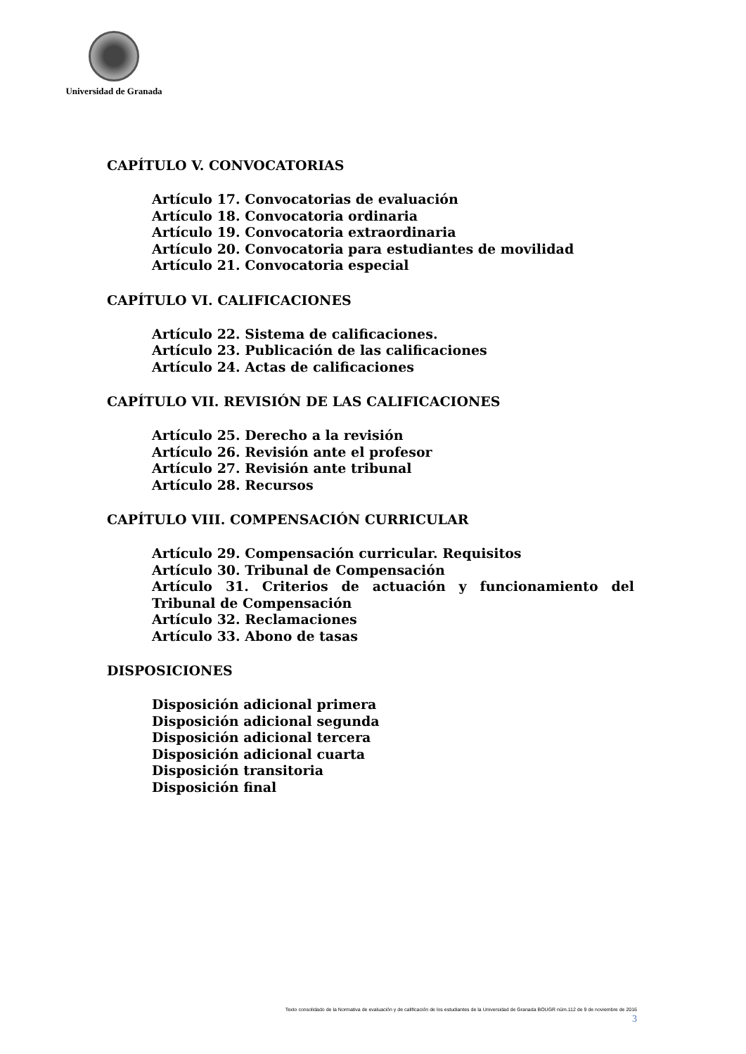Universidad de Granada
CAPÍTULO V. CONVOCATORIAS
Artículo 17. Convocatorias de evaluación
Artículo 18. Convocatoria ordinaria
Artículo 19. Convocatoria extraordinaria
Artículo 20. Convocatoria para estudiantes de movilidad
Artículo 21. Convocatoria especial
CAPÍTULO VI. CALIFICACIONES
Artículo 22. Sistema de calificaciones.
Artículo 23. Publicación de las calificaciones
Artículo 24. Actas de calificaciones
CAPÍTULO VII. REVISIÓN DE LAS CALIFICACIONES
Artículo 25. Derecho a la revisión
Artículo 26. Revisión ante el profesor
Artículo 27. Revisión ante tribunal
Artículo 28. Recursos
CAPÍTULO VIII. COMPENSACIÓN CURRICULAR
Artículo 29. Compensación curricular. Requisitos
Artículo 30. Tribunal de Compensación
Artículo 31. Criterios de actuación y funcionamiento del Tribunal de Compensación
Artículo 32. Reclamaciones
Artículo 33. Abono de tasas
DISPOSICIONES
Disposición adicional primera
Disposición adicional segunda
Disposición adicional tercera
Disposición adicional cuarta
Disposición transitoria
Disposición final
Texto consolidado de la Normativa de evaluación y de calificación de los estudiantes de la Universidad de Granada BOUGR núm.112 de 9 de noviembre de 2016
3